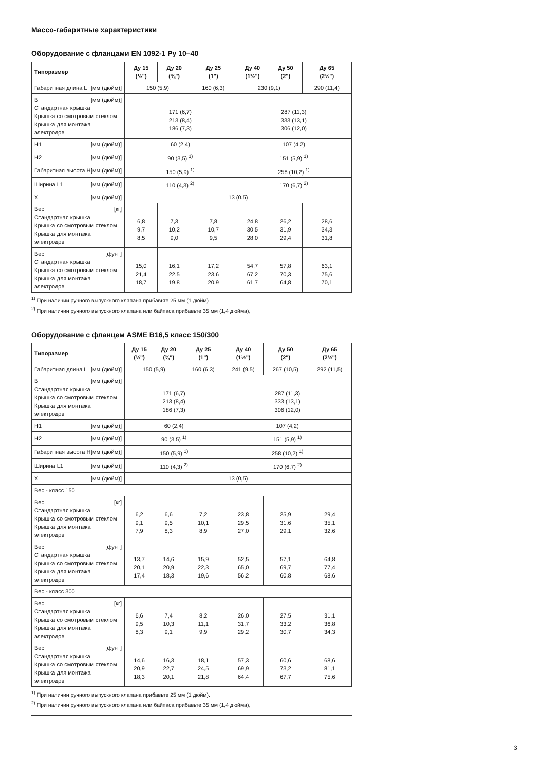Массо-габаритные характеристики
Оборудование с фланцами EN 1092-1 Ру 10–40
| Типоразмер | Ду 15 (½") | Ду 20 (¾") | Ду 25 (1") | Ду 40 (1½") | Ду 50 (2") | Ду 65 (2½") |
| --- | --- | --- | --- | --- | --- | --- |
| Габаритная длина L [мм (дюйм)] | 150 (5,9) | | 160 (6,3) | 230 (9,1) | | 290 (11,4) |
| B [мм (дюйм)] Стандартная крышка Крышка со смотровым стеклом Крышка для монтажа электродов | 171 (6,7) 213 (8,4) 186 (7,3) | | | 287 (11,3) 333 (13,1) 306 (12,0) | | |
| H1 [мм (дюйм)] | 60 (2,4) | | | 107 (4,2) | | |
| H2 [мм (дюйм)] | 90 (3,5) <sup>1)</sup> | | | 151 (5,9) <sup>1)</sup> | | |
| Габаритная высота H [мм (дюйм)] | 150 (5,9) <sup>1)</sup> | | | 258 (10,2) <sup>1)</sup> | | |
| Ширина L1 [мм (дюйм)] | 110 (4,3) <sup>2)</sup> | | | 170 (6,7) <sup>2)</sup> | | |
| X [мм (дюйм)] | 13 (0.5) | | | | | |
| Вес [кг] Стандартная крышка Крышка со смотровым стеклом Крышка для монтажа электродов | 6,8 9,7 8,5 | 7,3 10,2 9,0 | 7,8 10,7 9,5 | 24,8 30,5 28,0 | 26,2 31,9 29,4 | 28,6 34,3 31,8 |
| Вес [фунт] Стандартная крышка Крышка со смотровым стеклом Крышка для монтажа электродов | 15,0 21,4 18,7 | 16,1 22,5 19,8 | 17,2 23,6 20,9 | 54,7 67,2 61,7 | 57,8 70,3 64,8 | 63,1 75,6 70,1 |
<sup>1)</sup> При наличии ручного выпускного клапана прибавьте 25 мм (1 дюйм).
<sup>2)</sup> При наличии ручного выпускного клапана или байпаса прибавьте 35 мм (1,4 дюйма),
Оборудование с фланцем ASME B16,5 класс 150/300
| Типоразмер | Ду 15 (½") | Ду 20 (¾") | Ду 25 (1") | Ду 40 (1½") | Ду 50 (2") | Ду 65 (2½") |
| --- | --- | --- | --- | --- | --- | --- |
| Габаритная длина L [мм (дюйм)] | 150 (5,9) | | 160 (6,3) | 241 (9,5) | 267 (10,5) | 292 (11,5) |
| B [мм (дюйм)] Стандартная крышка Крышка со смотровым стеклом Крышка для монтажа электродов | 171 (6,7) 213 (8,4) 186 (7,3) | | | 287 (11,3) 333 (13,1) 306 (12,0) | | |
| H1 [мм (дюйм)] | 60 (2,4) | | | 107 (4,2) | | |
| H2 [мм (дюйм)] | 90 (3,5) <sup>1)</sup> | | | 151 (5,9) <sup>1)</sup> | | |
| Габаритная высота H [мм (дюйм)] | 150 (5,9) <sup>1)</sup> | | | 258 (10,2) <sup>1)</sup> | | |
| Ширина L1 [мм (дюйм)] | 110 (4,3) <sup>2)</sup> | | | 170 (6,7) <sup>2)</sup> | | |
| X [мм (дюйм)] | 13 (0,5) | | | | | |
| Вес - класс 150 | | | | | | |
| Вес [кг] Стандартная крышка Крышка со смотровым стеклом Крышка для монтажа электродов | 6,2 9,1 7,9 | 6,6 9,5 8,3 | 7,2 10,1 8,9 | 23,8 29,5 27,0 | 25,9 31,6 29,1 | 29,4 35,1 32,6 |
| Вес [фунт] Стандартная крышка Крышка со смотровым стеклом Крышка для монтажа электродов | 13,7 20,1 17,4 | 14,6 20,9 18,3 | 15,9 22,3 19,6 | 52,5 65,0 56,2 | 57,1 69,7 60,8 | 64,8 77,4 68,6 |
| Вес - класс 300 | | | | | | |
| Вес [кг] Стандартная крышка Крышка со смотровым стеклом Крышка для монтажа электродов | 6,6 9,5 8,3 | 7,4 10,3 9,1 | 8,2 11,1 9,9 | 26,0 31,7 29,2 | 27,5 33,2 30,7 | 31,1 36,8 34,3 |
| Вес [фунт] Стандартная крышка Крышка со смотровым стеклом Крышка для монтажа электродов | 14,6 20,9 18,3 | 16,3 22,7 20,1 | 18,1 24,5 21,8 | 57,3 69,9 64,4 | 60,6 73,2 67,7 | 68,6 81,1 75,6 |
<sup>1)</sup> При наличии ручного выпускного клапана прибавьте 25 мм (1 дюйм).
<sup>2)</sup> При наличии ручного выпускного клапана или байпаса прибавьте 35 мм (1,4 дюйма),
3